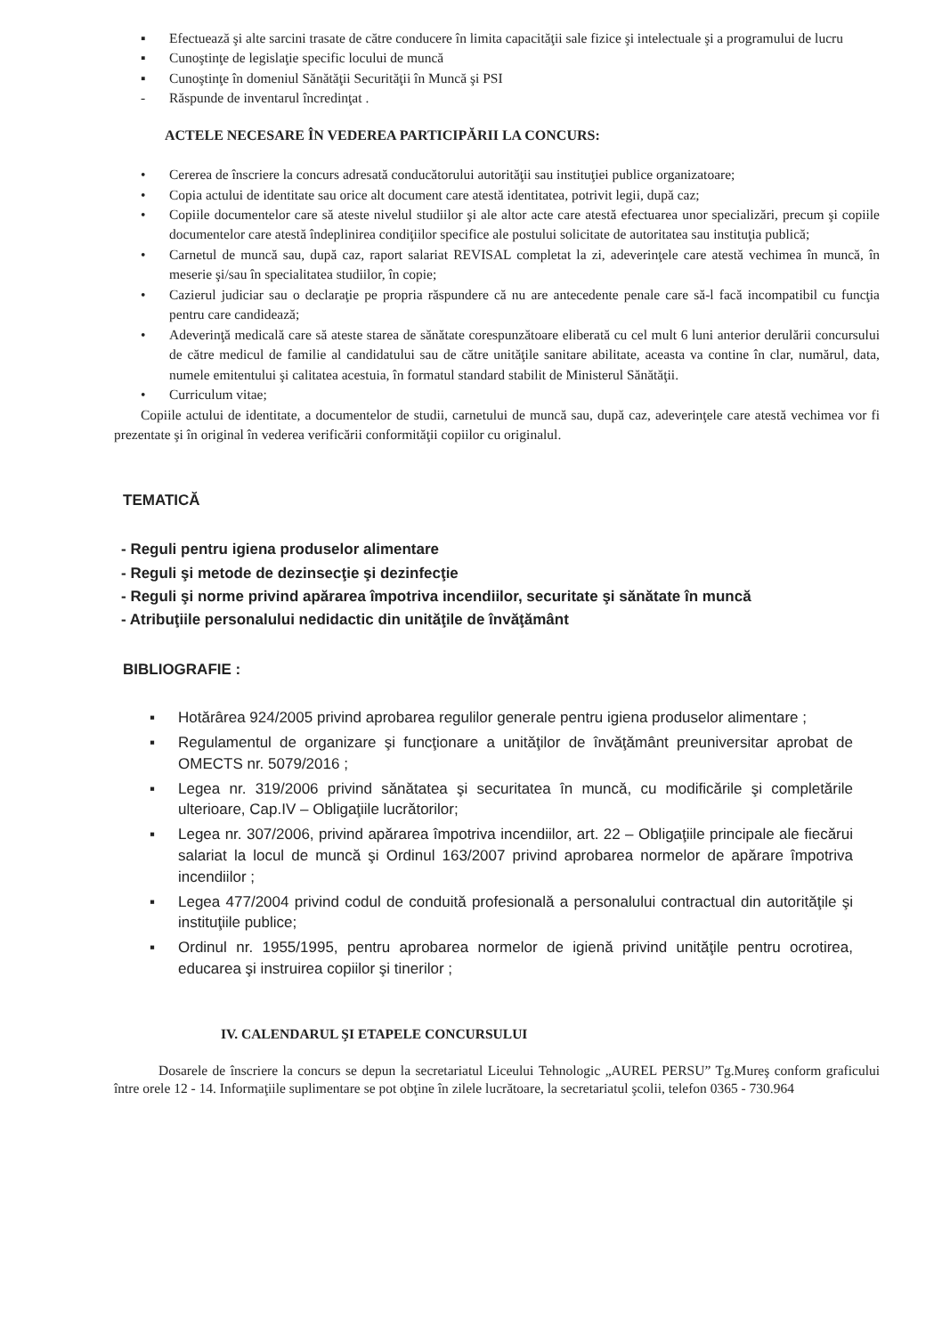▪ Efectuează şi alte sarcini trasate de către conducere în limita capacităţii sale fizice şi intelectuale şi a programului de lucru
▪ Cunoştinţe de legislaţie specific locului de muncă
▪ Cunoştinţe în domeniul Sănătăţii Securităţii în Muncă şi PSI
- Răspunde de inventarul încredinţat .
ACTELE NECESARE ÎN VEDEREA PARTICIPĂRII LA CONCURS:
• Cererea de înscriere la concurs adresată conducătorului autorităţii sau instituţiei publice organizatoare;
• Copia actului de identitate sau orice alt document care atestă identitatea, potrivit legii, după caz;
• Copiile documentelor care să ateste nivelul studiilor şi ale altor acte care atestă efectuarea unor specializări, precum şi copiile documentelor care atestă îndeplinirea condiţiilor specifice ale postului solicitate de autoritatea sau instituţia publică;
• Carnetul de muncă sau, după caz, raport salariat REVISAL completat la zi, adeverinţele care atestă vechimea în muncă, în meserie şi/sau în specialitatea studiilor, în copie;
• Cazierul judiciar sau o declaraţie pe propria răspundere că nu are antecedente penale care să-l facă incompatibil cu funcţia pentru care candidează;
• Adeverinţă medicală care să ateste starea de sănătate corespunzătoare eliberată cu cel mult 6 luni anterior derulării concursului de către medicul de familie al candidatului sau de către unităţile sanitare abilitate, aceasta va contine în clar, numărul, data, numele emitentului şi calitatea acestuia, în formatul standard stabilit de Ministerul Sănătăţii.
• Curriculum vitae;
Copiile actului de identitate, a documentelor de studii, carnetului de muncă sau, după caz, adeverinţele care atestă vechimea vor fi prezentate şi în original în vederea verificării conformităţii copiilor cu originalul.
TEMATICĂ
- Reguli pentru igiena produselor alimentare
- Reguli şi metode de dezinsecţie şi dezinfecţie
- Reguli şi norme privind apărarea împotriva incendiilor, securitate şi sănătate în muncă
- Atribuţiile personalului nedidactic din unităţile de învăţământ
BIBLIOGRAFIE :
▪ Hotărârea 924/2005 privind aprobarea regulilor generale pentru igiena produselor alimentare ;
▪ Regulamentul de organizare şi funcţionare a unităţilor de învăţământ preuniversitar aprobat de OMECTS nr. 5079/2016 ;
▪ Legea nr. 319/2006 privind sănătatea şi securitatea în muncă, cu modificările şi completările ulterioare, Cap.IV – Obligaţiile lucrătorilor;
▪ Legea nr. 307/2006, privind apărarea împotriva incendiilor, art. 22 – Obligaţiile principale ale fiecărui salariat la locul de muncă şi Ordinul 163/2007 privind aprobarea normelor de apărare împotriva incendiilor ;
▪ Legea 477/2004 privind codul de conduită profesională a personalului contractual din autorităţile şi instituţiile publice;
▪ Ordinul nr. 1955/1995, pentru aprobarea normelor de igienă privind unităţile pentru ocrotirea, educarea şi instruirea copiilor şi tinerilor ;
IV. CALENDARUL ŞI ETAPELE CONCURSULUI
Dosarele de înscriere la concurs se depun la secretariatul Liceului Tehnologic „AUREL PERSU” Tg.Mureş conform graficului între orele 12 - 14. Informaţiile suplimentare se pot obţine în zilele lucrătoare, la secretariatul şcolii, telefon 0365 - 730.964